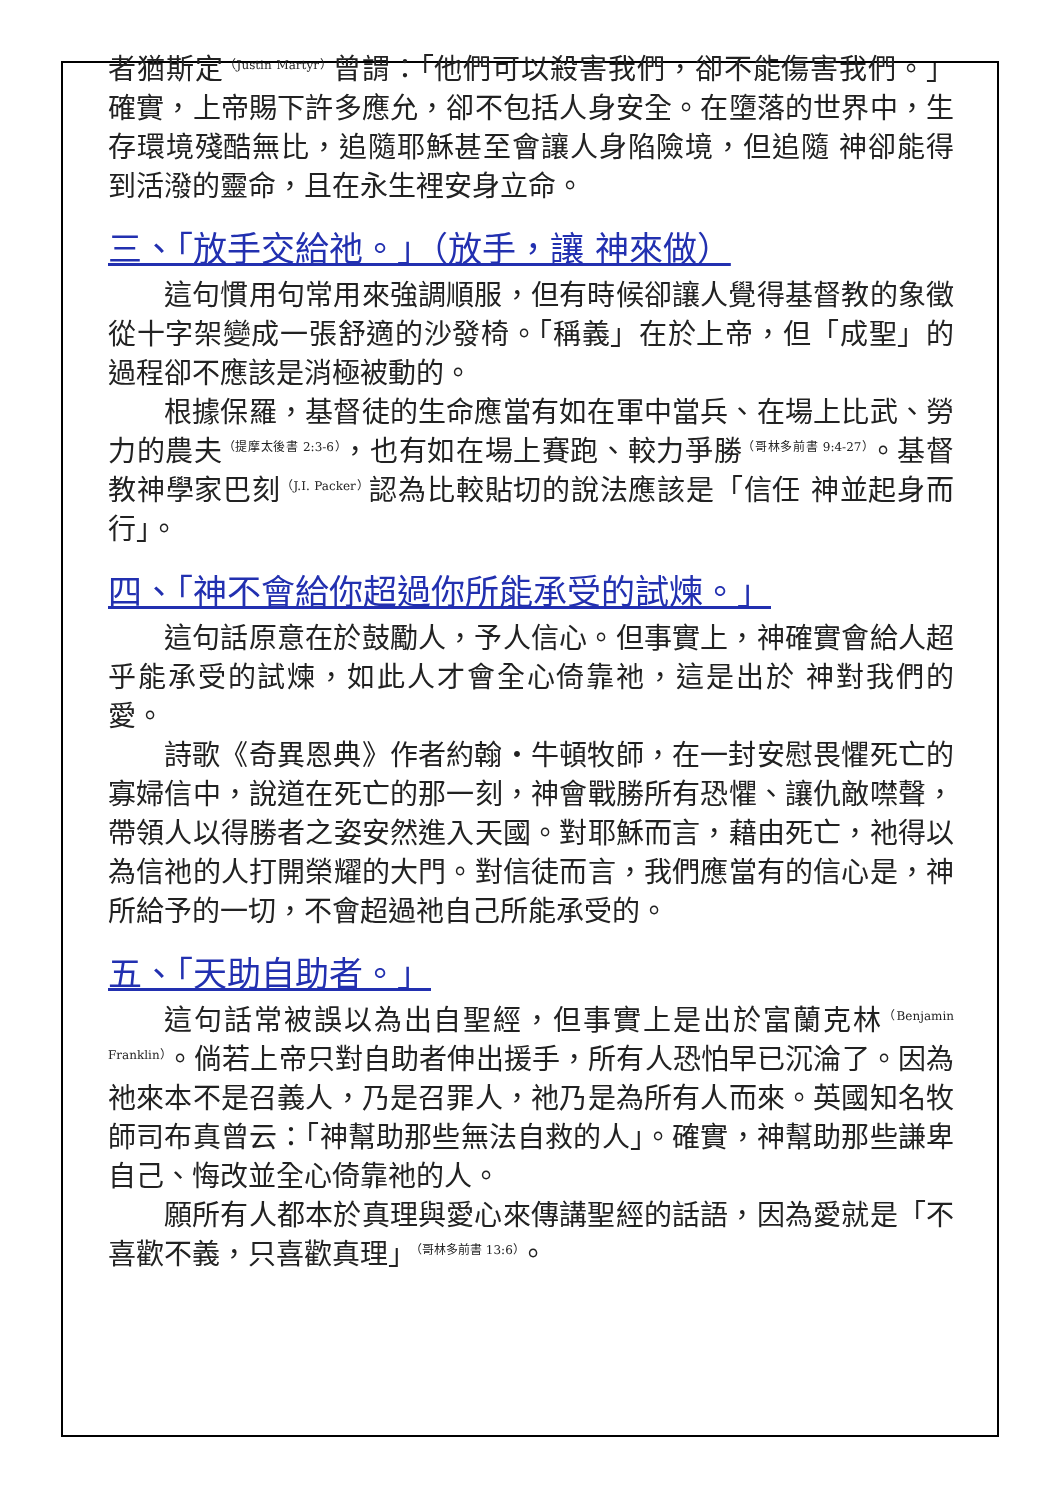者猶斯定<sup>（Justin Martyr）</sup>曾謂：「他們可以殺害我們，卻不能傷害我們。」確實，上帝賜下許多應允，卻不包括人身安全。在墮落的世界中，生存環境殘酷無比，追隨耶穌甚至會讓人身陷險境，但追隨 神卻能得到活潑的靈命，且在永生裡安身立命。
三、「放手交給祂。」（放手，讓 神來做）
這句慣用句常用來強調順服，但有時候卻讓人覺得基督教的象徵從十字架變成一張舒適的沙發椅。「稱義」在於上帝，但「成聖」的過程卻不應該是消極被動的。
根據保羅，基督徒的生命應當有如在軍中當兵、在場上比武、勞力的農夫<sup>（提摩太後書 2:3-6）</sup>，也有如在場上賽跑、較力爭勝<sup>（哥林多前書 9:4-27）</sup>。基督教神學家巴刻<sup>（J.I. Packer）</sup>認為比較貼切的說法應該是「信任 神並起身而行」。
四、「神不會給你超過你所能承受的試煉。」
這句話原意在於鼓勵人，予人信心。但事實上，神確實會給人超乎能承受的試煉，如此人才會全心倚靠祂，這是出於 神對我們的愛。
詩歌《奇異恩典》作者約翰・牛頓牧師，在一封安慰畏懼死亡的寡婦信中，說道在死亡的那一刻，神會戰勝所有恐懼、讓仇敵噤聲，帶領人以得勝者之姿安然進入天國。對耶穌而言，藉由死亡，祂得以為信祂的人打開榮耀的大門。對信徒而言，我們應當有的信心是，神所給予的一切，不會超過祂自己所能承受的。
五、「天助自助者。」
這句話常被誤以為出自聖經，但事實上是出於富蘭克林<sup>（Benjamin Franklin）</sup>。倘若上帝只對自助者伸出援手，所有人恐怕早已沉淪了。因為祂來本不是召義人，乃是召罪人，祂乃是為所有人而來。英國知名牧師司布真曾云：「神幫助那些無法自救的人」。確實，神幫助那些謙卑自己、悔改並全心倚靠祂的人。
願所有人都本於真理與愛心來傳講聖經的話語，因為愛就是「不喜歡不義，只喜歡真理」<sup>（哥林多前書 13:6）</sup>。